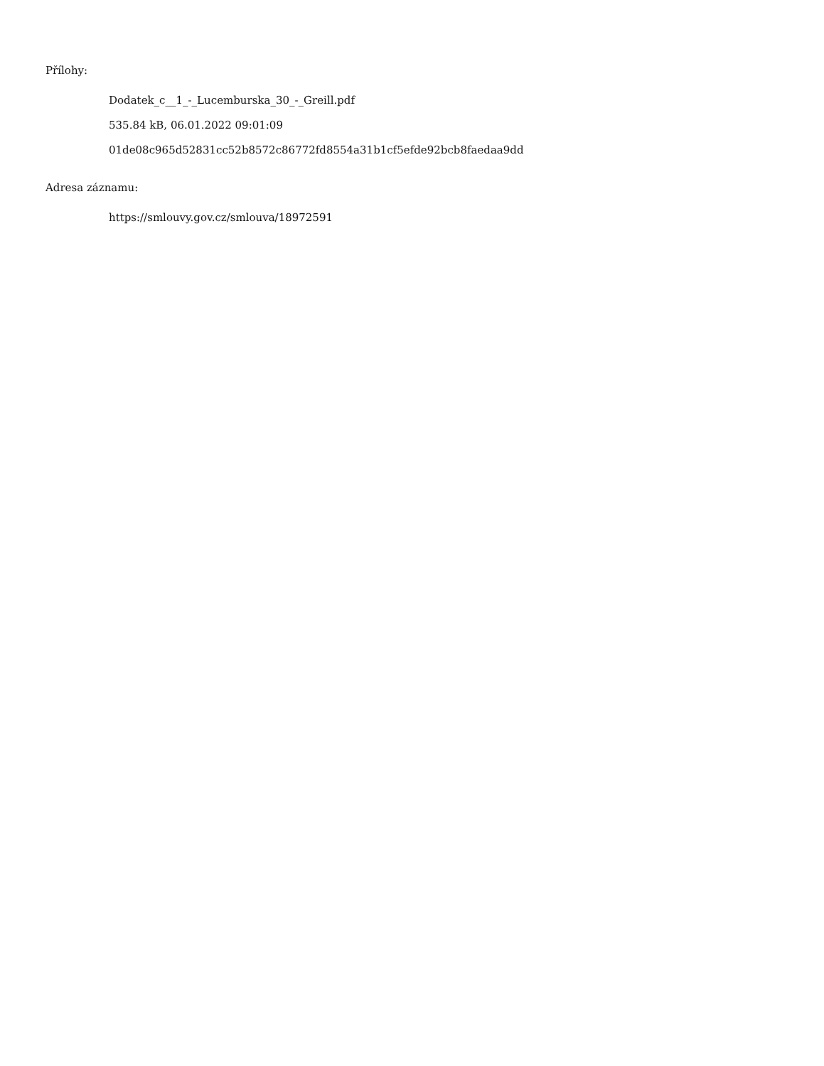Přílohy:
Dodatek_c__1_-_Lucemburska_30_-_Greill.pdf
535.84 kB, 06.01.2022 09:01:09
01de08c965d52831cc52b8572c86772fd8554a31b1cf5efde92bcb8faedaa9dd
Adresa záznamu:
https://smlouvy.gov.cz/smlouva/18972591